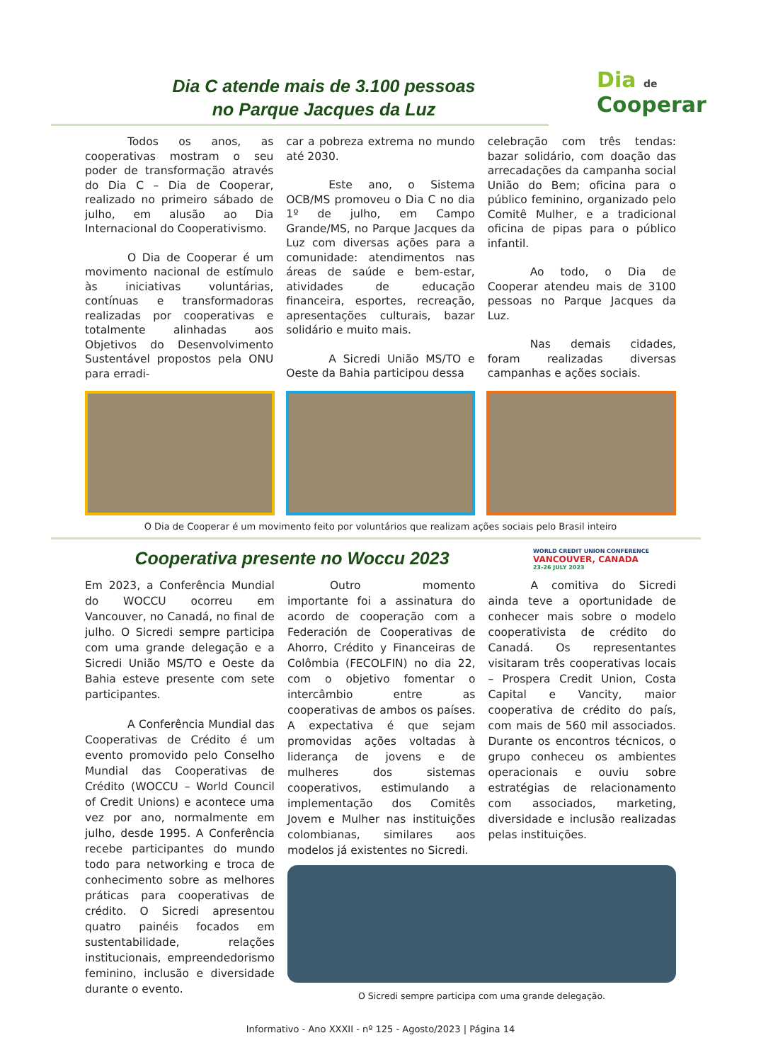Dia C atende mais de 3.100 pessoas
no Parque Jacques da Luz
Dia de Cooperar
Todos os anos, as cooperativas mostram o seu poder de transformação através do Dia C – Dia de Cooperar, realizado no primeiro sábado de julho, em alusão ao Dia Internacional do Cooperativismo.
O Dia de Cooperar é um movimento nacional de estímulo às iniciativas voluntárias, contínuas e transformadoras realizadas por cooperativas e totalmente alinhadas aos Objetivos do Desenvolvimento Sustentável propostos pela ONU para erradi-
car a pobreza extrema no mundo até 2030.
Este ano, o Sistema OCB/MS promoveu o Dia C no dia 1º de julho, em Campo Grande/MS, no Parque Jacques da Luz com diversas ações para a comunidade: atendimentos nas áreas de saúde e bem-estar, atividades de educação financeira, esportes, recreação, apresentações culturais, bazar solidário e muito mais.
A Sicredi União MS/TO e Oeste da Bahia participou dessa
celebração com três tendas: bazar solidário, com doação das arrecadações da campanha social União do Bem; oficina para o público feminino, organizado pelo Comitê Mulher, e a tradicional oficina de pipas para o público infantil.
Ao todo, o Dia de Cooperar atendeu mais de 3100 pessoas no Parque Jacques da Luz.
Nas demais cidades, foram realizadas diversas campanhas e ações sociais.
O Dia de Cooperar é um movimento feito por voluntários que realizam ações sociais pelo Brasil inteiro
Cooperativa presente no Woccu 2023
WORLD CREDIT UNION CONFERENCE
VANCOUVER, CANADA
23-26 JULY 2023
Em 2023, a Conferência Mundial do WOCCU ocorreu em Vancouver, no Canadá, no final de julho. O Sicredi sempre participa com uma grande delegação e a Sicredi União MS/TO e Oeste da Bahia esteve presente com sete participantes.
A Conferência Mundial das Cooperativas de Crédito é um evento promovido pelo Conselho Mundial das Cooperativas de Crédito (WOCCU – World Council of Credit Unions) e acontece uma vez por ano, normalmente em julho, desde 1995. A Conferência recebe participantes do mundo todo para networking e troca de conhecimento sobre as melhores práticas para cooperativas de crédito. O Sicredi apresentou quatro painéis focados em sustentabilidade, relações institucionais, empreendedorismo feminino, inclusão e diversidade durante o evento.
Outro momento importante foi a assinatura do acordo de cooperação com a Federación de Cooperativas de Ahorro, Crédito y Financeiras de Colômbia (FECOLFIN) no dia 22, com o objetivo fomentar o intercâmbio entre as cooperativas de ambos os países. A expectativa é que sejam promovidas ações voltadas à liderança de jovens e de mulheres dos sistemas cooperativos, estimulando a implementação dos Comitês Jovem e Mulher nas instituições colombianas, similares aos modelos já existentes no Sicredi.
A comitiva do Sicredi ainda teve a oportunidade de conhecer mais sobre o modelo cooperativista de crédito do Canadá. Os representantes visitaram três cooperativas locais – Prospera Credit Union, Costa Capital e Vancity, maior cooperativa de crédito do país, com mais de 560 mil associados. Durante os encontros técnicos, o grupo conheceu os ambientes operacionais e ouviu sobre estratégias de relacionamento com associados, marketing, diversidade e inclusão realizadas pelas instituições.
O Sicredi sempre participa com uma grande delegação.
Informativo - Ano XXXII - nº 125 - Agosto/2023 | Página 14